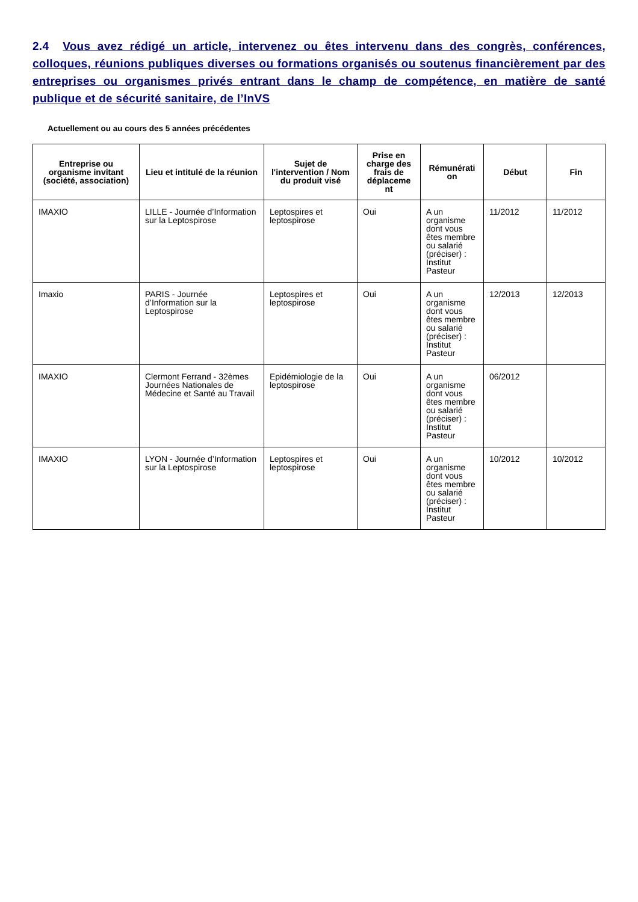2.4 Vous avez rédigé un article, intervenez ou êtes intervenu dans des congrès, conférences, colloques, réunions publiques diverses ou formations organisés ou soutenus financièrement par des entreprises ou organismes privés entrant dans le champ de compétence, en matière de santé publique et de sécurité sanitaire, de l’InVS
Actuellement ou au cours des 5 années précédentes
| Entreprise ou organisme invitant (société, association) | Lieu et intitulé de la réunion | Sujet de l'intervention / Nom du produit visé | Prise en charge des frais de déplaceme nt | Rémunérati on | Début | Fin |
| --- | --- | --- | --- | --- | --- | --- |
| IMAXIO | LILLE - Journée d’Information sur la Leptospirose | Leptospires et leptospirose | Oui | A un organisme dont vous êtes membre ou salarié (préciser) : Institut Pasteur | 11/2012 | 11/2012 |
| Imaxio | PARIS - Journée d’Information sur la Leptospirose | Leptospires et leptospirose | Oui | A un organisme dont vous êtes membre ou salarié (préciser) : Institut Pasteur | 12/2013 | 12/2013 |
| IMAXIO | Clermont Ferrand - 32èmes Journées Nationales de Médecine et Santé au Travail | Epidémiologie de la leptospirose | Oui | A un organisme dont vous êtes membre ou salarié (préciser) : Institut Pasteur | 06/2012 | |
| IMAXIO | LYON - Journée d’Information sur la Leptospirose | Leptospires et leptospirose | Oui | A un organisme dont vous êtes membre ou salarié (préciser) : Institut Pasteur | 10/2012 | 10/2012 |